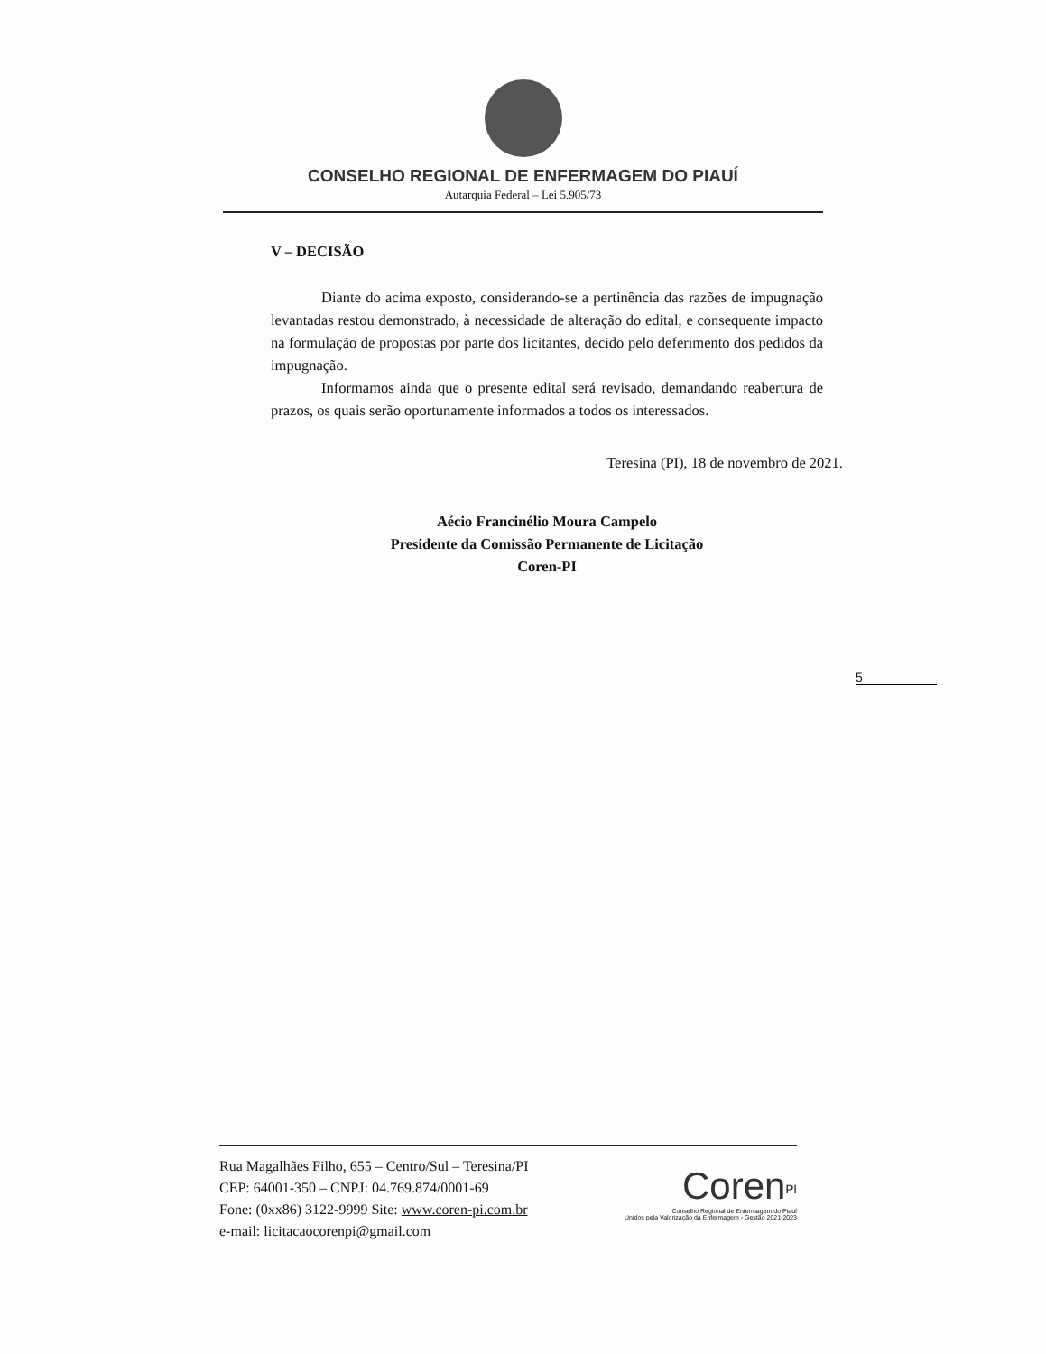CONSELHO REGIONAL DE ENFERMAGEM DO PIAUÍ
Autarquia Federal – Lei 5.905/73
V – DECISÃO
Diante do acima exposto, considerando-se a pertinência das razões de impugnação levantadas restou demonstrado, à necessidade de alteração do edital, e consequente impacto na formulação de propostas por parte dos licitantes, decido pelo deferimento dos pedidos da impugnação.
Informamos ainda que o presente edital será revisado, demandando reabertura de prazos, os quais serão oportunamente informados a todos os interessados.
Teresina (PI), 18 de novembro de 2021.
Aécio Francinélio Moura Campelo
Presidente da Comissão Permanente de Licitação
Coren-PI
5
Rua Magalhães Filho, 655 – Centro/Sul – Teresina/PI
CEP: 64001-350 – CNPJ: 04.769.874/0001-69
Fone: (0xx86) 3122-9999 Site: www.coren-pi.com.br
e-mail: licitacaocorenpi@gmail.com
Coren<sup>PI</sup>
Conselho Regional de Enfermagem do Piauí
Unidos pela Valorização da Enfermagem - Gestão 2021-2023